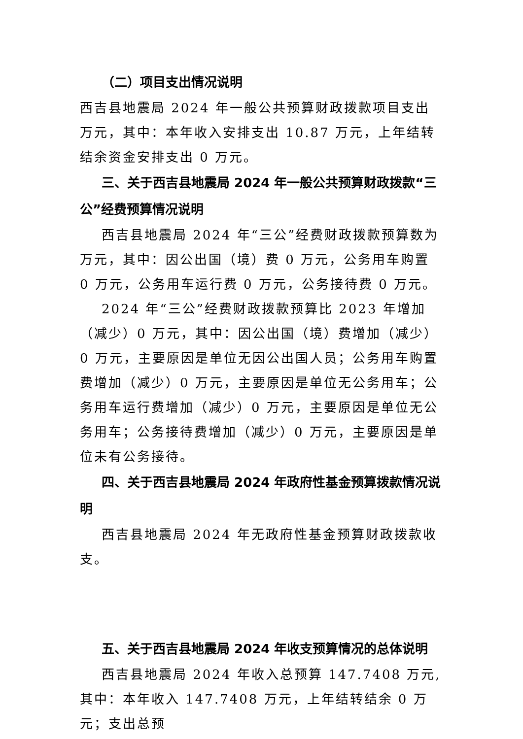（二）项目支出情况说明
西吉县地震局 2024 年一般公共预算财政拨款项目支出
万元，其中：本年收入安排支出 10.87 万元，上年结转结余资金安排支出 0 万元。
三、关于西吉县地震局 2024 年一般公共预算财政拨款“三公”经费预算情况说明
西吉县地震局 2024 年“三公”经费财政拨款预算数为
万元，其中：因公出国（境）费 0 万元，公务用车购置 0 万元，公务用车运行费 0 万元，公务接待费 0 万元。
2024 年“三公”经费财政拨款预算比 2023 年增加（减少）0 万元，其中：因公出国（境）费增加（减少）0 万元，主要原因是单位无因公出国人员；公务用车购置费增加（减少）0 万元，主要原因是单位无公务用车；公务用车运行费增加（减少）0 万元，主要原因是单位无公务用车；公务接待费增加（减少）0 万元，主要原因是单位未有公务接待。
四、关于西吉县地震局 2024 年政府性基金预算拨款情况说明
西吉县地震局 2024 年无政府性基金预算财政拨款收支。
五、关于西吉县地震局 2024 年收支预算情况的总体说明
西吉县地震局 2024 年收入总预算 147.7408 万元,其中：本年收入 147.7408 万元，上年结转结余 0 万元；支出总预